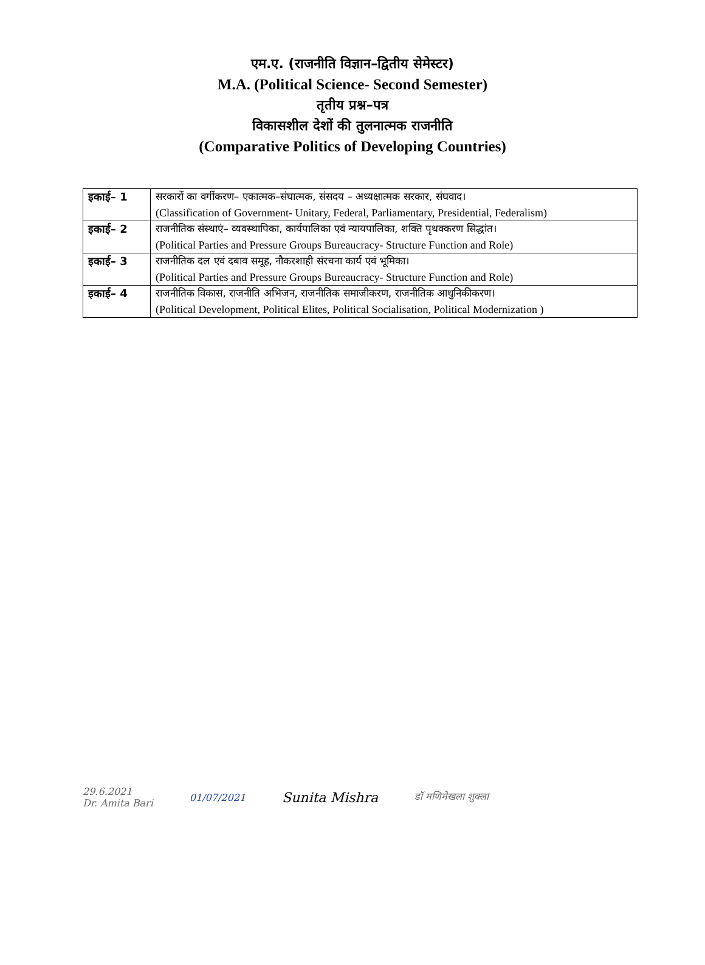एम.ए. (राजनीति विज्ञान–द्वितीय सेमेस्टर)
M.A. (Political Science- Second Semester)
तृतीय प्रश्न–पत्र
विकासशील देशों की तुलनात्मक राजनीति
(Comparative Politics of Developing Countries)
| इकाई– 1 | सरकारों का वर्गीकरण– एकात्मक–संघात्मक, संसदय – अध्यक्षात्मक सरकार, संघवाद। |
| | (Classification of Government- Unitary, Federal, Parliamentary, Presidential, Federalism) |
| इकाई– 2 | राजनीतिक संस्थाएं– व्यवस्थापिका, कार्यपालिका एवं न्यायपालिका, शक्ति पृथक्करण सिद्धांत। |
| | (Political Parties and Pressure Groups Bureaucracy- Structure Function and Role) |
| इकाई– 3 | राजनीतिक दल एवं दबाव समूह, नौकरशाही संरचना कार्य एवं भूमिका। |
| | (Political Parties and Pressure Groups Bureaucracy- Structure Function and Role) |
| इकाई– 4 | राजनीतिक विकास, राजनीति अभिजन, राजनीतिक समाजीकरण, राजनीतिक आधुनिकीकरण। |
| | (Political Development, Political Elites, Political Socialisation, Political Modernization ) |
29.6.2021
Dr. Amita Bari
01/07/2021
Sunita Mishra
डॉ मणिमेखला शुक्ला